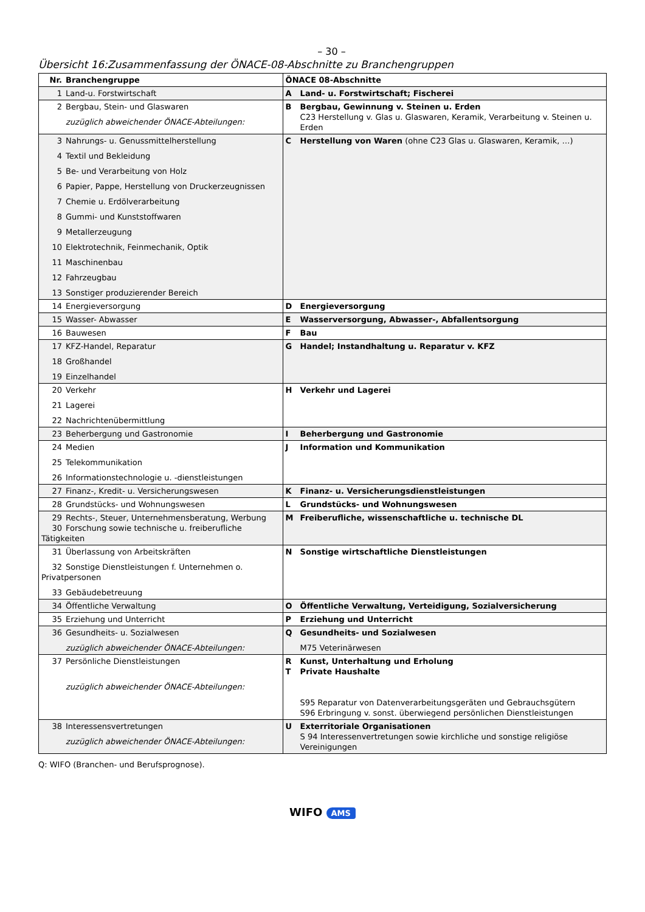– 30 –
Übersicht 16:Zusammenfassung der ÖNACE-08-Abschnitte zu Branchengruppen
| Nr. Branchengruppe | ÖNACE 08-Abschnitte |
| --- | --- |
| 1 Land-u. Forstwirtschaft | A Land- u. Forstwirtschaft; Fischerei |
| 2 Bergbau, Stein- und Glaswaren zuzüglich abweichender ÖNACE-Abteilungen: | B Bergbau, Gewinnung v. Steinen u. Erden C23 Herstellung v. Glas u. Glaswaren, Keramik, Verarbeitung v. Steinen u. Erden |
| 3 Nahrungs- u. Genussmittelherstellung 4 Textil und Bekleidung 5 Be- und Verarbeitung von Holz 6 Papier, Pappe, Herstellung von Druckerzeugnissen 7 Chemie u. Erdölverarbeitung 8 Gummi- und Kunststoffwaren 9 Metallerzeugung 10 Elektrotechnik, Feinmechanik, Optik 11 Maschinenbau 12 Fahrzeugbau 13 Sonstiger produzierender Bereich | C Herstellung von Waren (ohne C23 Glas u. Glaswaren, Keramik, …) |
| 14 Energieversorgung | D Energieversorgung |
| 15 Wasser- Abwasser | E Wasserversorgung, Abwasser-, Abfallentsorgung |
| 16 Bauwesen | F Bau |
| 17 KFZ-Handel, Reparatur 18 Großhandel 19 Einzelhandel | G Handel; Instandhaltung u. Reparatur v. KFZ |
| 20 Verkehr 21 Lagerei 22 Nachrichtenübermittlung | H Verkehr und Lagerei |
| 23 Beherbergung und Gastronomie | I Beherbergung und Gastronomie |
| 24 Medien 25 Telekommunikation 26 Informationstechnologie u. -dienstleistungen | J Information und Kommunikation |
| 27 Finanz-, Kredit- u. Versicherungswesen | K Finanz- u. Versicherungsdienstleistungen |
| 28 Grundstücks- und Wohnungswesen | L Grundstücks- und Wohnungswesen |
| 29 Rechts-, Steuer, Unternehmensberatung, Werbung 30 Forschung sowie technische u. freiberufliche Tätigkeiten | M Freiberufliche, wissenschaftliche u. technische DL |
| 31 Überlassung von Arbeitskräften 32 Sonstige Dienstleistungen f. Unternehmen o. Privatpersonen 33 Gebäudebetreuung | N Sonstige wirtschaftliche Dienstleistungen |
| 34 Öffentliche Verwaltung | O Öffentliche Verwaltung, Verteidigung, Sozialversicherung |
| 35 Erziehung und Unterricht | P Erziehung und Unterricht |
| 36 Gesundheits- u. Sozialwesen zuzüglich abweichender ÖNACE-Abteilungen: | Q Gesundheits- und Sozialwesen M75 Veterinärwesen |
| 37 Persönliche Dienstleistungen zuzüglich abweichender ÖNACE-Abteilungen: | R Kunst, Unterhaltung und Erholung T Private Haushalte S95 Reparatur von Datenverarbeitungsgeräten und Gebrauchsgütern S96 Erbringung v. sonst. überwiegend persönlichen Dienstleistungen |
| 38 Interessensvertretungen zuzüglich abweichender ÖNACE-Abteilungen: | U Exterritoriale Organisationen S 94 Interessenvertretungen sowie kirchliche und sonstige religiöse Vereinigungen |
Q: WIFO (Branchen- und Berufsprognose).
WIFO AMS